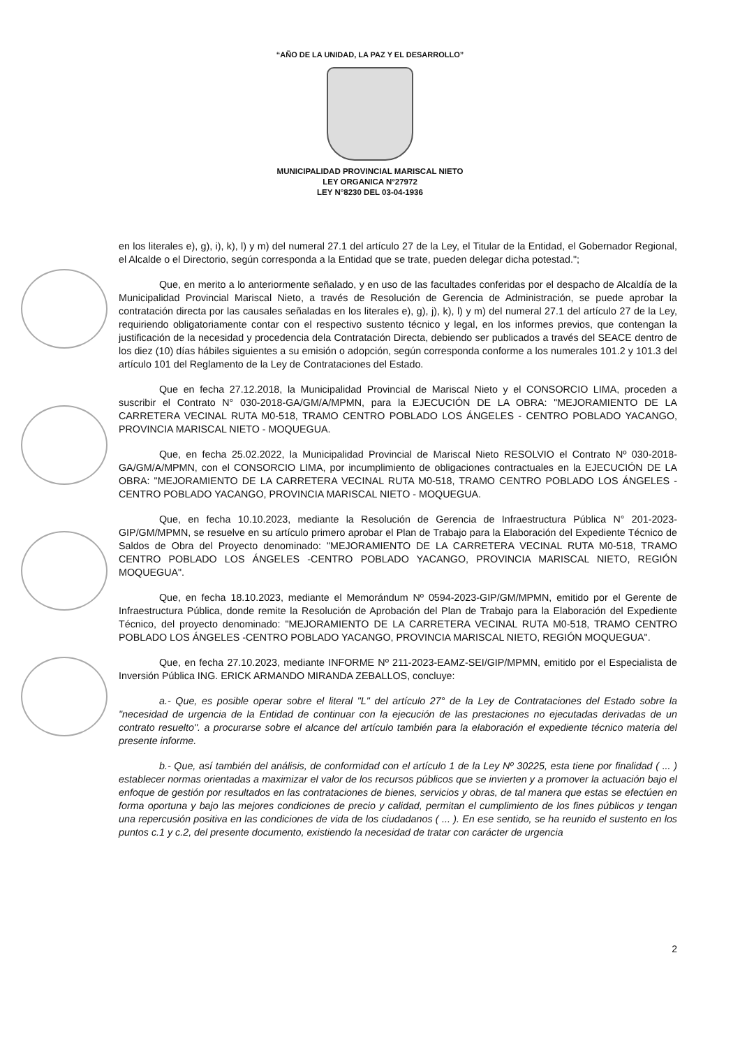“AÑO DE LA UNIDAD, LA PAZ Y EL DESARROLLO”
MUNICIPALIDAD PROVINCIAL MARISCAL NIETO
LEY ORGANICA N°27972
LEY N°8230 DEL 03-04-1936
en los literales e), g), i), k), l) y m) del numeral 27.1 del artículo 27 de la Ley, el Titular de la Entidad, el Gobernador Regional, el Alcalde o el Directorio, según corresponda a la Entidad que se trate, pueden delegar dicha potestad.";
Que, en merito a lo anteriormente señalado, y en uso de las facultades conferidas por el despacho de Alcaldía de la Municipalidad Provincial Mariscal Nieto, a través de Resolución de Gerencia de Administración, se puede aprobar la contratación directa por las causales señaladas en los literales e), g), j), k), l) y m) del numeral 27.1 del artículo 27 de la Ley, requiriendo obligatoriamente contar con el respectivo sustento técnico y legal, en los informes previos, que contengan la justificación de la necesidad y procedencia dela Contratación Directa, debiendo ser publicados a través del SEACE dentro de los diez (10) días hábiles siguientes a su emisión o adopción, según corresponda conforme a los numerales 101.2 y 101.3 del artículo 101 del Reglamento de la Ley de Contrataciones del Estado.
Que en fecha 27.12.2018, la Municipalidad Provincial de Mariscal Nieto y el CONSORCIO LIMA, proceden a suscribir el Contrato N° 030-2018-GA/GM/A/MPMN, para la EJECUCIÓN DE LA OBRA: "MEJORAMIENTO DE LA CARRETERA VECINAL RUTA M0-518, TRAMO CENTRO POBLADO LOS ÁNGELES - CENTRO POBLADO YACANGO, PROVINCIA MARISCAL NIETO - MOQUEGUA.
Que, en fecha 25.02.2022, la Municipalidad Provincial de Mariscal Nieto RESOLVIO el Contrato Nº 030-2018-GA/GM/A/MPMN, con el CONSORCIO LIMA, por incumplimiento de obligaciones contractuales en la EJECUCIÓN DE LA OBRA: "MEJORAMIENTO DE LA CARRETERA VECINAL RUTA M0-518, TRAMO CENTRO POBLADO LOS ÁNGELES - CENTRO POBLADO YACANGO, PROVINCIA MARISCAL NIETO - MOQUEGUA.
Que, en fecha 10.10.2023, mediante la Resolución de Gerencia de Infraestructura Pública N° 201-2023-GIP/GM/MPMN, se resuelve en su artículo primero aprobar el Plan de Trabajo para la Elaboración del Expediente Técnico de Saldos de Obra del Proyecto denominado: "MEJORAMIENTO DE LA CARRETERA VECINAL RUTA M0-518, TRAMO CENTRO POBLADO LOS ÁNGELES -CENTRO POBLADO YACANGO, PROVINCIA MARISCAL NIETO, REGIÓN MOQUEGUA".
Que, en fecha 18.10.2023, mediante el Memorándum Nº 0594-2023-GIP/GM/MPMN, emitido por el Gerente de Infraestructura Pública, donde remite la Resolución de Aprobación del Plan de Trabajo para la Elaboración del Expediente Técnico, del proyecto denominado: "MEJORAMIENTO DE LA CARRETERA VECINAL RUTA M0-518, TRAMO CENTRO POBLADO LOS ÁNGELES -CENTRO POBLADO YACANGO, PROVINCIA MARISCAL NIETO, REGIÓN MOQUEGUA".
Que, en fecha 27.10.2023, mediante INFORME Nº 211-2023-EAMZ-SEI/GIP/MPMN, emitido por el Especialista de Inversión Pública ING. ERICK ARMANDO MIRANDA ZEBALLOS, concluye:
a.- Que, es posible operar sobre el literal "L" del artículo 27° de la Ley de Contrataciones del Estado sobre la "necesidad de urgencia de la Entidad de continuar con la ejecución de las prestaciones no ejecutadas derivadas de un contrato resuelto". a procurarse sobre el alcance del artículo también para la elaboración el expediente técnico materia del presente informe.
b.- Que, así también del análisis, de conformidad con el artículo 1 de la Ley Nº 30225, esta tiene por finalidad ( ... ) establecer normas orientadas a maximizar el valor de los recursos públicos que se invierten y a promover la actuación bajo el enfoque de gestión por resultados en las contrataciones de bienes, servicios y obras, de tal manera que estas se efectúen en forma oportuna y bajo las mejores condiciones de precio y calidad, permitan el cumplimiento de los fines públicos y tengan una repercusión positiva en las condiciones de vida de los ciudadanos ( ... ). En ese sentido, se ha reunido el sustento en los puntos c.1 y c.2, del presente documento, existiendo la necesidad de tratar con carácter de urgencia
2